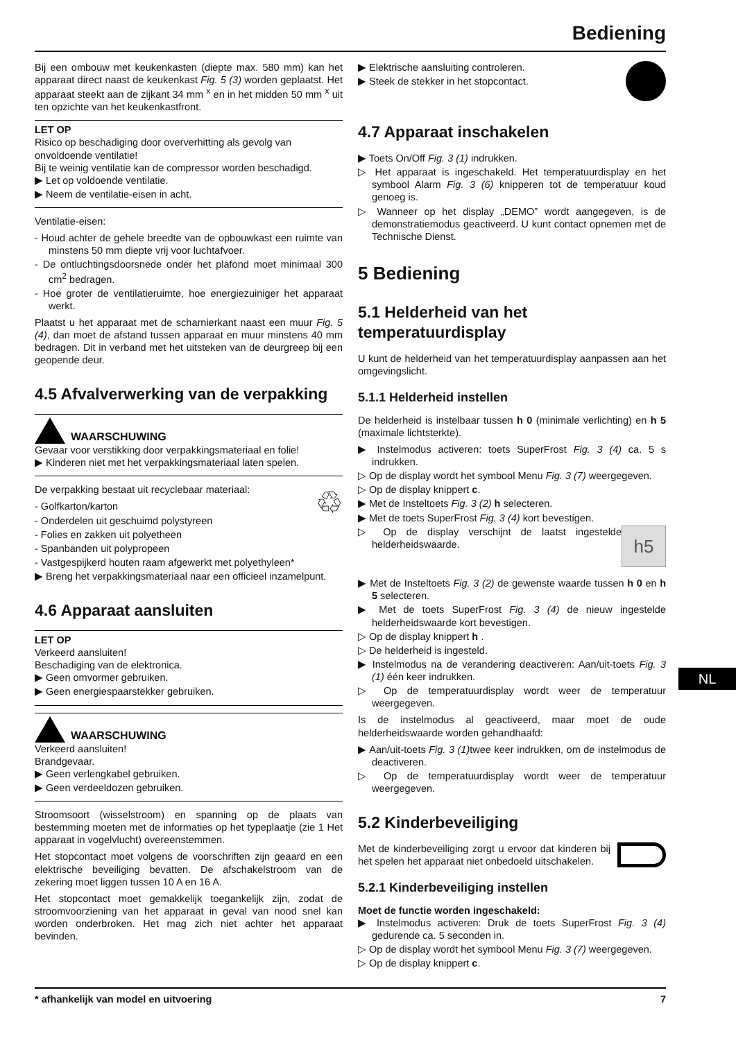Bediening
Bij een ombouw met keukenkasten (diepte max. 580 mm) kan het apparaat direct naast de keukenkast Fig. 5 (3) worden geplaatst. Het apparaat steekt aan de zijkant 34 mm <sup>x</sup> en in het midden 50 mm <sup>x</sup> uit ten opzichte van het keukenkastfront.
LET OP
Risico op beschadiging door oververhitting als gevolg van onvoldoende ventilatie!
Bij te weinig ventilatie kan de compressor worden beschadigd.
▶ Let op voldoende ventilatie.
▶ Neem de ventilatie-eisen in acht.
Ventilatie-eisen:
- Houd achter de gehele breedte van de opbouwkast een ruimte van minstens 50 mm diepte vrij voor luchtafvoer.
- De ontluchtingsdoorsnede onder het plafond moet minimaal 300 cm<sup>2</sup> bedragen.
- Hoe groter de ventilatieruimte, hoe energiezuiniger het apparaat werkt.
Plaatst u het apparaat met de scharnierkant naast een muur Fig. 5 (4), dan moet de afstand tussen apparaat en muur minstens 40 mm bedragen. Dit in verband met het uitsteken van de deurgreep bij een geopende deur.
4.5 Afvalverwerking van de verpakking
WAARSCHUWING
Gevaar voor verstikking door verpakkingsmateriaal en folie!
▶ Kinderen niet met het verpakkingsmateriaal laten spelen.
♲ De verpakking bestaat uit recyclebaar materiaal:
- Golfkarton/karton
- Onderdelen uit geschuimd polystyreen
- Folies en zakken uit polyetheen
- Spanbanden uit polypropeen
- Vastgespijkerd houten raam afgewerkt met polyethyleen*
▶ Breng het verpakkingsmateriaal naar een officieel inzamelpunt.
4.6 Apparaat aansluiten
LET OP
Verkeerd aansluiten!
Beschadiging van de elektronica.
▶ Geen omvormer gebruiken.
▶ Geen energiespaarstekker gebruiken.
WAARSCHUWING
Verkeerd aansluiten!
Brandgevaar.
▶ Geen verlengkabel gebruiken.
▶ Geen verdeeldozen gebruiken.
Stroomsoort (wisselstroom) en spanning op de plaats van bestemming moeten met de informaties op het typeplaatje (zie 1 Het apparaat in vogelvlucht) overeenstemmen.
Het stopcontact moet volgens de voorschriften zijn geaard en een elektrische beveiliging bevatten. De afschakelstroom van de zekering moet liggen tussen 10 A en 16 A.
Het stopcontact moet gemakkelijk toegankelijk zijn, zodat de stroomvoorziening van het apparaat in geval van nood snel kan worden onderbroken. Het mag zich niet achter het apparaat bevinden.
▶ Elektrische aansluiting controleren.
▶ Steek de stekker in het stopcontact.
4.7 Apparaat inschakelen
▶ Toets On/Off Fig. 3 (1) indrukken.
▷ Het apparaat is ingeschakeld. Het temperatuurdisplay en het symbool Alarm Fig. 3 (6) knipperen tot de temperatuur koud genoeg is.
▷ Wanneer op het display „DEMO” wordt aangegeven, is de demonstratiemodus geactiveerd. U kunt contact opnemen met de Technische Dienst.
5 Bediening
5.1 Helderheid van het temperatuurdisplay
U kunt de helderheid van het temperatuurdisplay aanpassen aan het omgevingslicht.
5.1.1 Helderheid instellen
De helderheid is instelbaar tussen h 0 (minimale verlichting) en h 5 (maximale lichtsterkte).
▶ Instelmodus activeren: toets SuperFrost Fig. 3 (4) ca. 5 s indrukken.
▷ Op de display wordt het symbool Menu Fig. 3 (7) weergegeven.
▷ Op de display knippert c.
▶ Met de Insteltoets Fig. 3 (2) h selecteren.
▶ Met de toets SuperFrost Fig. 3 (4) kort bevestigen.
h5 ▷ Op de display verschijnt de laatst ingestelde helderheidswaarde.
▶ Met de Insteltoets Fig. 3 (2) de gewenste waarde tussen h 0 en h 5 selecteren.
▶ Met de toets SuperFrost Fig. 3 (4) de nieuw ingestelde helderheidswaarde kort bevestigen.
▷ Op de display knippert h .
▷ De helderheid is ingesteld.
▶ Instelmodus na de verandering deactiveren: Aan/uit-toets Fig. 3 (1) één keer indrukken.
▷ Op de temperatuurdisplay wordt weer de temperatuur weergegeven.
Is de instelmodus al geactiveerd, maar moet de oude helderheidswaarde worden gehandhaafd:
▶ Aan/uit-toets Fig. 3 (1) twee keer indrukken, om de instelmodus de deactiveren.
▷ Op de temperatuurdisplay wordt weer de temperatuur weergegeven.
5.2 Kinderbeveiliging
Met de kinderbeveiliging zorgt u ervoor dat kinderen bij het spelen het apparaat niet onbedoeld uitschakelen.
5.2.1 Kinderbeveiliging instellen
Moet de functie worden ingeschakeld:
▶ Instelmodus activeren: Druk de toets SuperFrost Fig. 3 (4) gedurende ca. 5 seconden in.
▷ Op de display wordt het symbool Menu Fig. 3 (7) weergegeven.
▷ Op de display knippert c.
NL
* afhankelijk van model en uitvoering 7